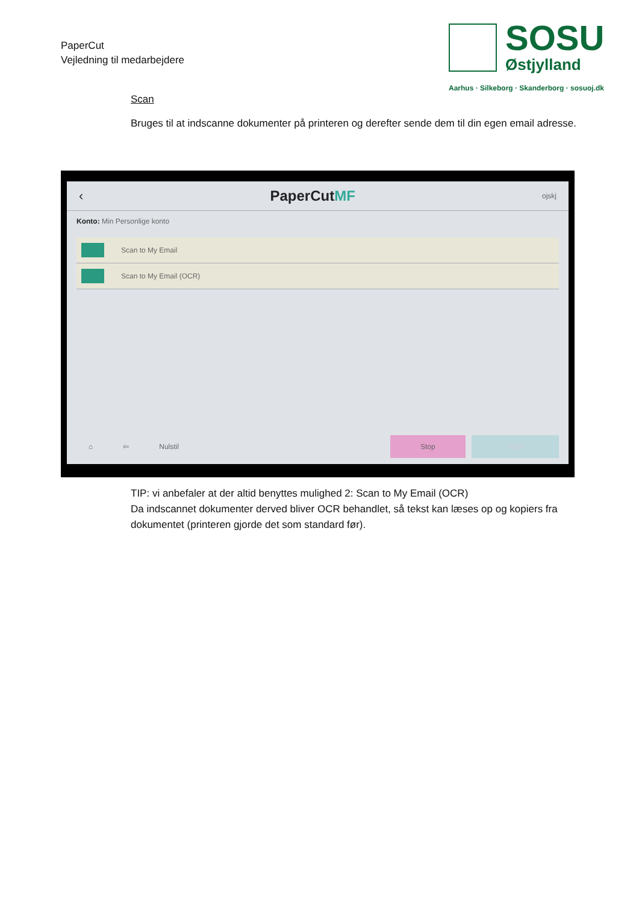PaperCut
Vejledning til medarbejdere
SOSU
Østjylland
Aarhus · Silkeborg · Skanderborg · sosuoj.dk
Scan
Bruges til at indscanne dokumenter på printeren og derefter sende dem til din egen email adresse.
‹ PaperCutMF ojskj
Konto: Min Personlige konto
Scan to My Email
Scan to My Email (OCR)
⌂ ⇦ Nulstil Stop Start
TIP: vi anbefaler at der altid benyttes mulighed 2: Scan to My Email (OCR)
Da indscannet dokumenter derved bliver OCR behandlet, så tekst kan læses op og kopiers fra dokumentet (printeren gjorde det som standard før).